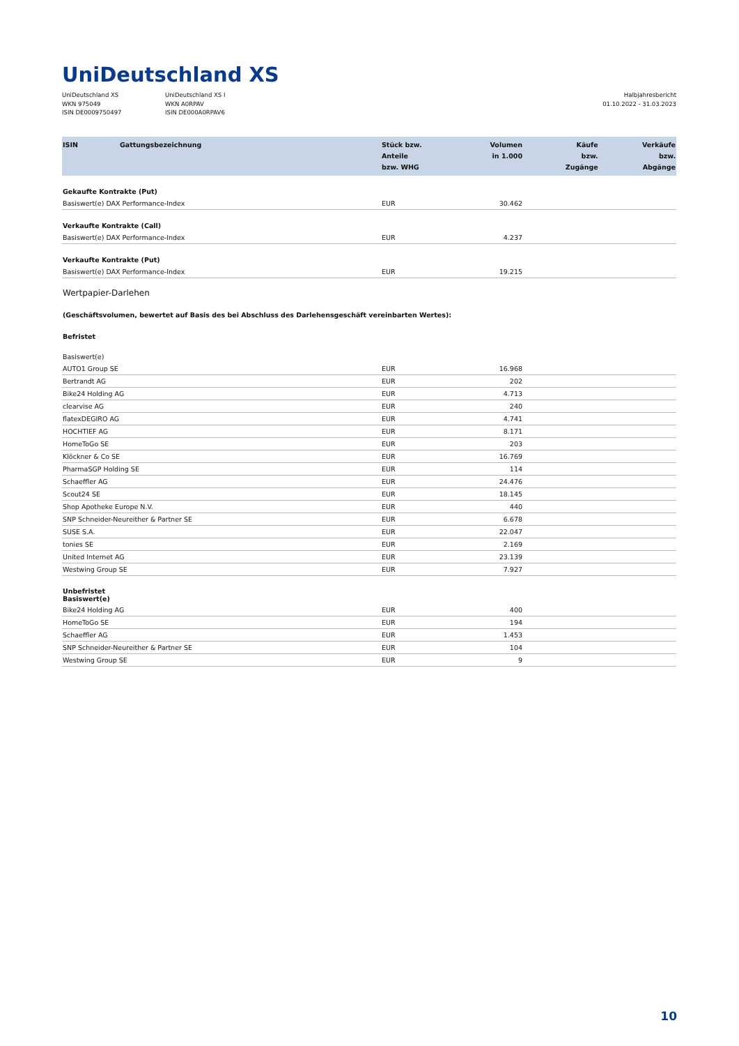UniDeutschland XS
UniDeutschland XS
WKN 975049
ISIN DE0009750497
UniDeutschland XS I
WKN A0RPAV
ISIN DE000A0RPAV6
Halbjahresbericht
01.10.2022 - 31.03.2023
| ISIN | Gattungsbezeichnung | Stück bzw. Anteile bzw. WHG | Volumen in 1.000 | Käufe bzw. Zugänge | Verkäufe bzw. Abgänge |
| --- | --- | --- | --- | --- | --- |
| Gekaufte Kontrakte (Put) | | | | | |
| Basiswert(e) DAX Performance-Index | | EUR | 30.462 | | |
| Verkaufte Kontrakte (Call) | | | | | |
| Basiswert(e) DAX Performance-Index | | EUR | 4.237 | | |
| Verkaufte Kontrakte (Put) | | | | | |
| Basiswert(e) DAX Performance-Index | | EUR | 19.215 | | |
| Wertpapier-Darlehen | | | | | |
| (Geschäftsvolumen, bewertet auf Basis des bei Abschluss des Darlehensgeschäft vereinbarten Wertes): | | | | | |
| Befristet | | | | | |
| Basiswert(e) | | | | | |
| AUTO1 Group SE | | EUR | 16.968 | | |
| Bertrandt AG | | EUR | 202 | | |
| Bike24 Holding AG | | EUR | 4.713 | | |
| clearvise AG | | EUR | 240 | | |
| flatexDEGIRO AG | | EUR | 4.741 | | |
| HOCHTIEF AG | | EUR | 8.171 | | |
| HomeToGo SE | | EUR | 203 | | |
| Klöckner & Co SE | | EUR | 16.769 | | |
| PharmaSGP Holding SE | | EUR | 114 | | |
| Schaeffler AG | | EUR | 24.476 | | |
| Scout24 SE | | EUR | 18.145 | | |
| Shop Apotheke Europe N.V. | | EUR | 440 | | |
| SNP Schneider-Neureither & Partner SE | | EUR | 6.678 | | |
| SUSE S.A. | | EUR | 22.047 | | |
| tonies SE | | EUR | 2.169 | | |
| United Internet AG | | EUR | 23.139 | | |
| Westwing Group SE | | EUR | 7.927 | | |
| Unbefristet Basiswert(e) | | | | | |
| Bike24 Holding AG | | EUR | 400 | | |
| HomeToGo SE | | EUR | 194 | | |
| Schaeffler AG | | EUR | 1.453 | | |
| SNP Schneider-Neureither & Partner SE | | EUR | 104 | | |
| Westwing Group SE | | EUR | 9 | | |
10